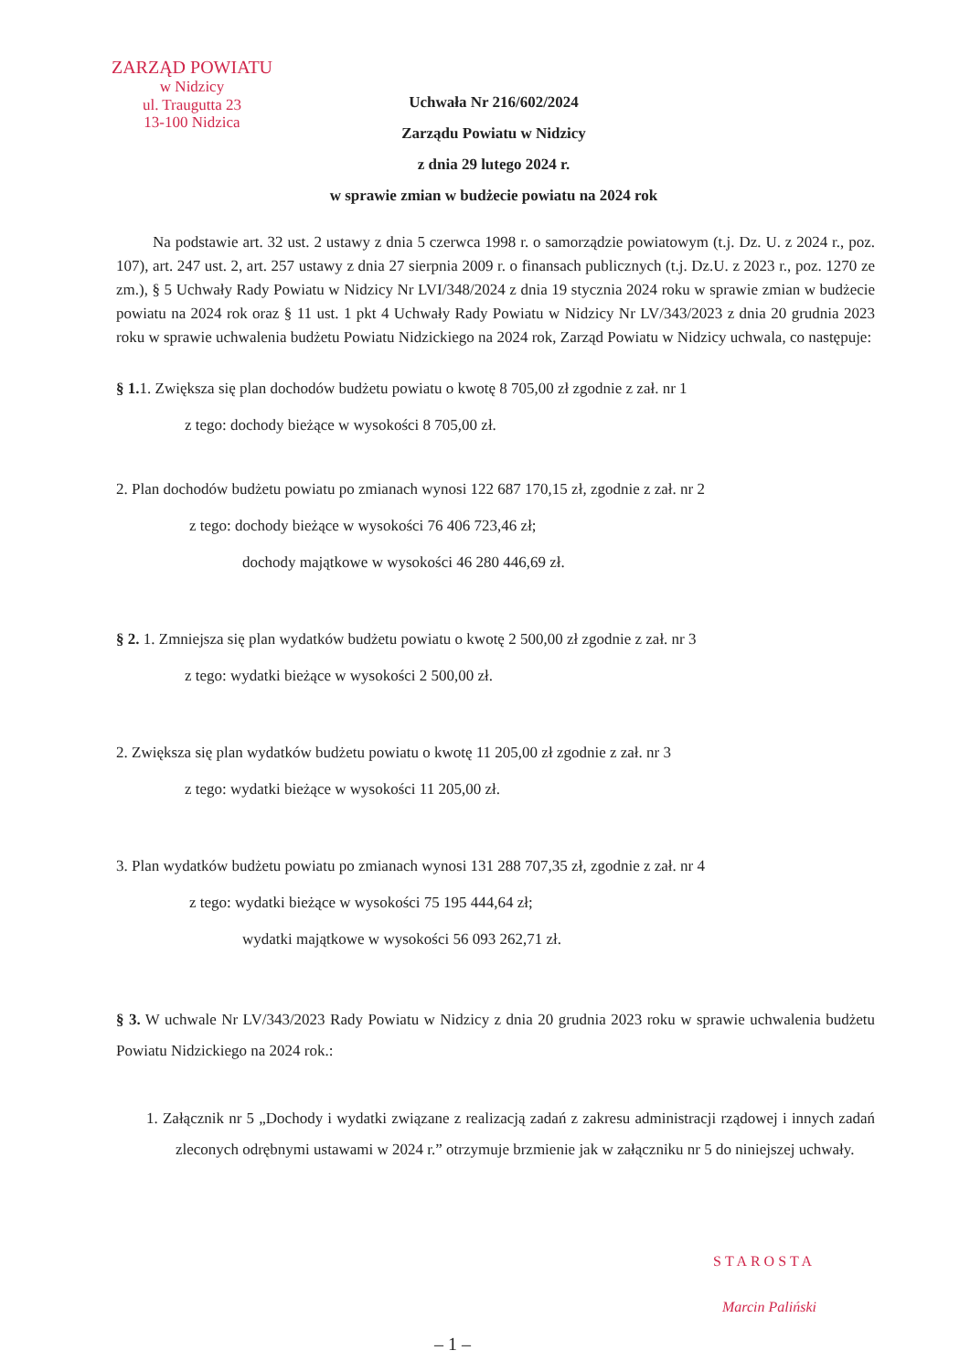ZARZĄD POWIATU
w Nidzicy
ul. Traugutta 23
13-100 Nidzica
Uchwała Nr 216/602/2024
Zarządu Powiatu w Nidzicy
z dnia 29 lutego 2024 r.
w sprawie zmian w budżecie powiatu na 2024 rok
Na podstawie art. 32 ust. 2 ustawy z dnia 5 czerwca 1998 r. o samorządzie powiatowym (t.j. Dz. U. z 2024 r., poz. 107), art. 247 ust. 2, art. 257 ustawy z dnia 27 sierpnia 2009 r. o finansach publicznych (t.j. Dz.U. z 2023 r., poz. 1270 ze zm.), § 5 Uchwały Rady Powiatu w Nidzicy Nr LVI/348/2024 z dnia 19 stycznia 2024 roku w sprawie zmian w budżecie powiatu na 2024 rok oraz § 11 ust. 1 pkt 4 Uchwały Rady Powiatu w Nidzicy Nr LV/343/2023 z dnia 20 grudnia 2023 roku w sprawie uchwalenia budżetu Powiatu Nidzickiego na 2024 rok, Zarząd Powiatu w Nidzicy uchwala, co następuje:
§ 1. 1. Zwiększa się plan dochodów budżetu powiatu o kwotę 8 705,00 zł zgodnie z zał. nr 1
z tego: dochody bieżące w wysokości 8 705,00 zł.
2. Plan dochodów budżetu powiatu po zmianach wynosi 122 687 170,15 zł, zgodnie z zał. nr 2
z tego: dochody bieżące w wysokości 76 406 723,46 zł;
dochody majątkowe w wysokości 46 280 446,69 zł.
§ 2. 1. Zmniejsza się plan wydatków budżetu powiatu o kwotę 2 500,00 zł zgodnie z zał. nr 3
z tego: wydatki bieżące w wysokości 2 500,00 zł.
2. Zwiększa się plan wydatków budżetu powiatu o kwotę 11 205,00 zł zgodnie z zał. nr 3
z tego: wydatki bieżące w wysokości 11 205,00 zł.
3. Plan wydatków budżetu powiatu po zmianach wynosi 131 288 707,35 zł, zgodnie z zał. nr 4
z tego: wydatki bieżące w wysokości 75 195 444,64 zł;
wydatki majątkowe w wysokości 56 093 262,71 zł.
§ 3. W uchwale Nr LV/343/2023 Rady Powiatu w Nidzicy z dnia 20 grudnia 2023 roku w sprawie uchwalenia budżetu Powiatu Nidzickiego na 2024 rok.:
1. Załącznik nr 5 „Dochody i wydatki związane z realizacją zadań z zakresu administracji rządowej i innych zadań zleconych odrębnymi ustawami w 2024 r.” otrzymuje brzmienie jak w załączniku nr 5 do niniejszej uchwały.
STAROSTA
Marcin Paliński
– 1 –